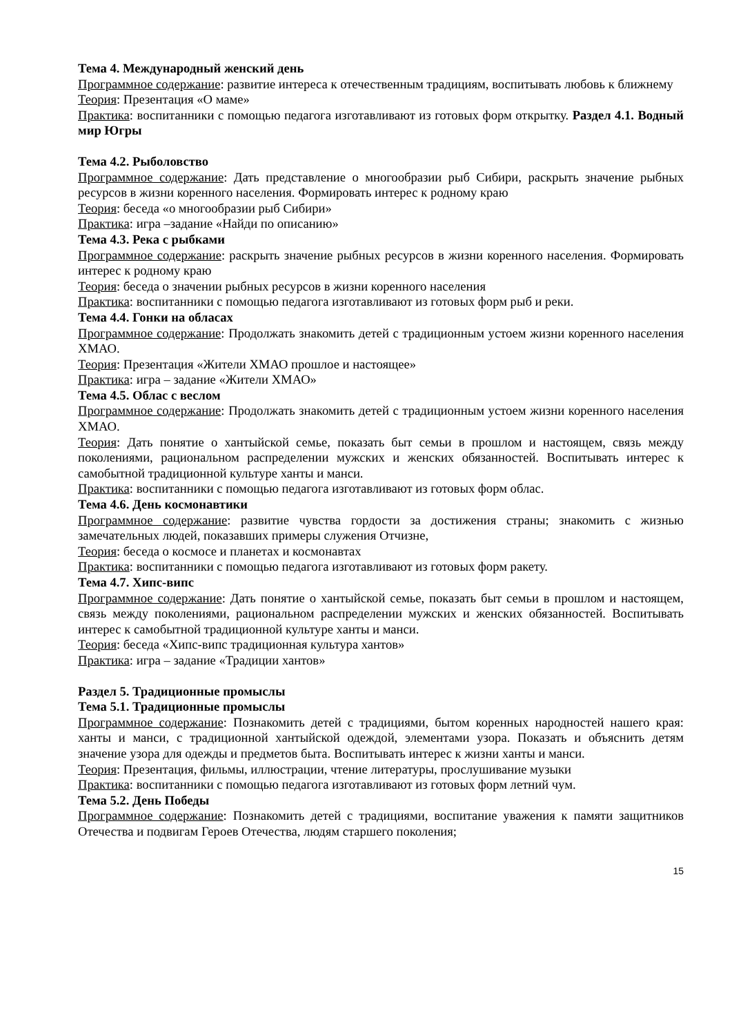Тема 4. Международный женский день
Программное содержание: развитие интереса к отечественным традициям, воспитывать любовь к ближнему
Теория: Презентация «О маме»
Практика: воспитанники с помощью педагога изготавливают из готовых форм открытку. Раздел 4.1. Водный мир Югры
Тема 4.2. Рыболовство
Программное содержание: Дать представление о многообразии рыб Сибири, раскрыть значение рыбных ресурсов в жизни коренного населения. Формировать интерес к родному краю
Теория: беседа «о многообразии рыб Сибири»
Практика: игра –задание «Найди по описанию»
Тема 4.3. Река с рыбками
Программное содержание: раскрыть значение рыбных ресурсов в жизни коренного населения. Формировать интерес к родному краю
Теория: беседа о значении рыбных ресурсов в жизни коренного населения
Практика: воспитанники с помощью педагога изготавливают из готовых форм рыб и реки.
Тема 4.4. Гонки на обласах
Программное содержание: Продолжать знакомить детей с традиционным устоем жизни коренного населения ХМАО.
Теория: Презентация «Жители ХМАО прошлое и настоящее»
Практика: игра – задание «Жители ХМАО»
Тема 4.5. Облас с веслом
Программное содержание: Продолжать знакомить детей с традиционным устоем жизни коренного населения ХМАО.
Теория: Дать понятие о хантыйской семье, показать быт семьи в прошлом и настоящем, связь между поколениями, рациональном распределении мужских и женских обязанностей. Воспитывать интерес к самобытной традиционной культуре ханты и манси.
Практика: воспитанники с помощью педагога изготавливают из готовых форм облас.
Тема 4.6. День космонавтики
Программное содержание: развитие чувства гордости за достижения страны; знакомить с жизнью замечательных людей, показавших примеры служения Отчизне,
Теория: беседа о космосе и планетах и космонавтах
Практика: воспитанники с помощью педагога изготавливают из готовых форм ракету.
Тема 4.7. Хипс-випс
Программное содержание: Дать понятие о хантыйской семье, показать быт семьи в прошлом и настоящем, связь между поколениями, рациональном распределении мужских и женских обязанностей. Воспитывать интерес к самобытной традиционной культуре ханты и манси.
Теория: беседа «Хипс-випс традиционная культура хантов»
Практика: игра – задание «Традиции хантов»
Раздел 5. Традиционные промыслы
Тема 5.1. Традиционные промыслы
Программное содержание: Познакомить детей с традициями, бытом коренных народностей нашего края: ханты и манси, с традиционной хантыйской одеждой, элементами узора. Показать и объяснить детям значение узора для одежды и предметов быта. Воспитывать интерес к жизни ханты и манси.
Теория: Презентация, фильмы, иллюстрации, чтение литературы, прослушивание музыки
Практика: воспитанники с помощью педагога изготавливают из готовых форм летний чум.
Тема 5.2. День Победы
Программное содержание: Познакомить детей с традициями, воспитание уважения к памяти защитников Отечества и подвигам Героев Отечества, людям старшего поколения;
15